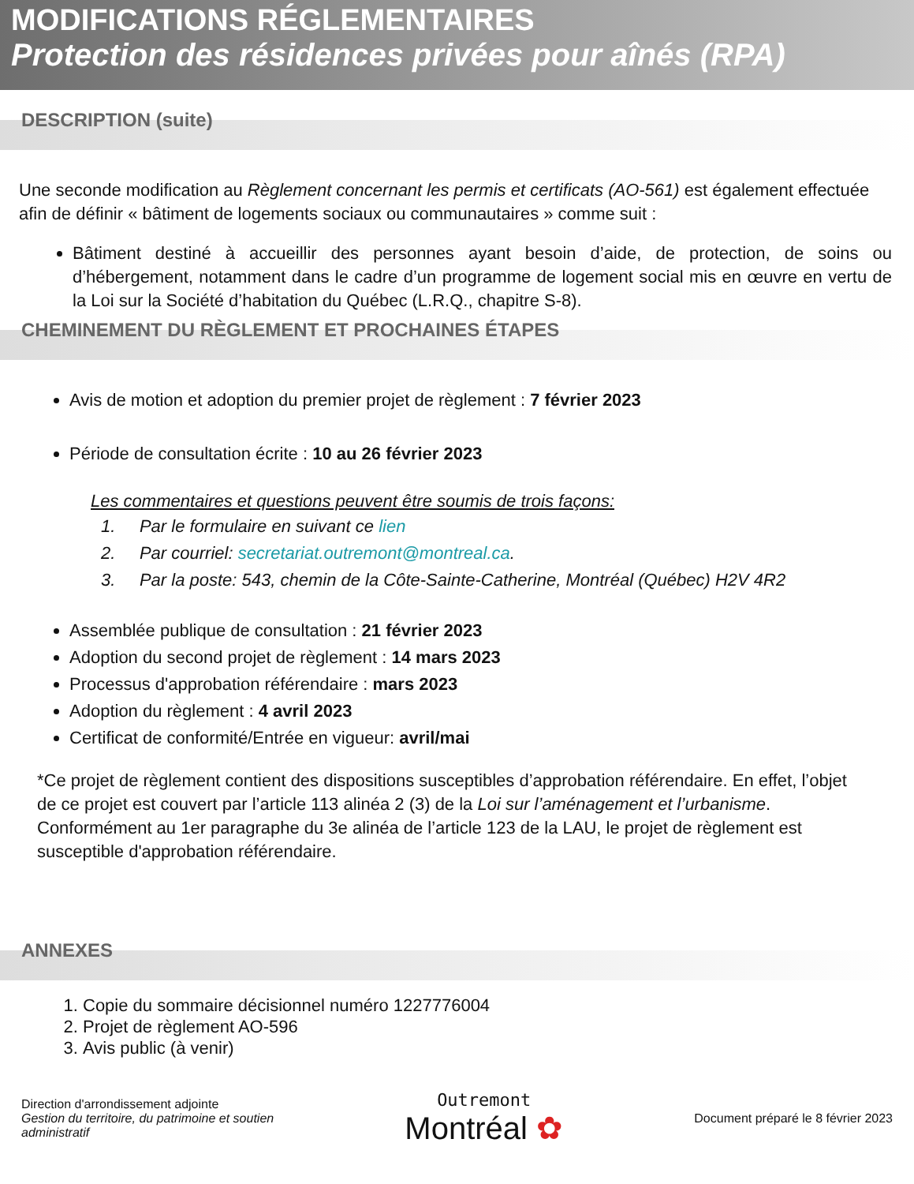MODIFICATIONS RÉGLEMENTAIRES
Protection des résidences privées pour aînés (RPA)
DESCRIPTION (suite)
Une seconde modification au Règlement concernant les permis et certificats (AO-561) est également effectuée afin de définir « bâtiment de logements sociaux ou communautaires » comme suit :
Bâtiment destiné à accueillir des personnes ayant besoin d’aide, de protection, de soins ou d’hébergement, notamment dans le cadre d’un programme de logement social mis en œuvre en vertu de la Loi sur la Société d’habitation du Québec (L.R.Q., chapitre S-8).
CHEMINEMENT DU RÈGLEMENT ET PROCHAINES ÉTAPES
Avis de motion et adoption du premier projet de règlement : 7 février 2023
Période de consultation écrite : 10 au 26 février 2023
Les commentaires et questions peuvent être soumis de trois façons:
1. Par le formulaire en suivant ce lien
2. Par courriel: secretariat.outremont@montreal.ca.
3. Par la poste: 543, chemin de la Côte-Sainte-Catherine, Montréal (Québec) H2V 4R2
Assemblée publique de consultation : 21 février 2023
Adoption du second projet de règlement : 14 mars 2023
Processus d'approbation référendaire : mars 2023
Adoption du règlement : 4 avril 2023
Certificat de conformité/Entrée en vigueur: avril/mai
*Ce projet de règlement contient des dispositions susceptibles d’approbation référendaire. En effet, l’objet de ce projet est couvert par l’article 113 alinéa 2 (3) de la Loi sur l’aménagement et l’urbanisme. Conformément au 1er paragraphe du 3e alinéa de l’article 123 de la LAU, le projet de règlement est susceptible d'approbation référendaire.
ANNEXES
1. Copie du sommaire décisionnel numéro 1227776004
2. Projet de règlement AO-596
3. Avis public (à venir)
Direction d'arrondissement adjointe
Gestion du territoire, du patrimoine et soutien
administratif
Outremont
Montréal ✿
Document préparé le 8 février 2023